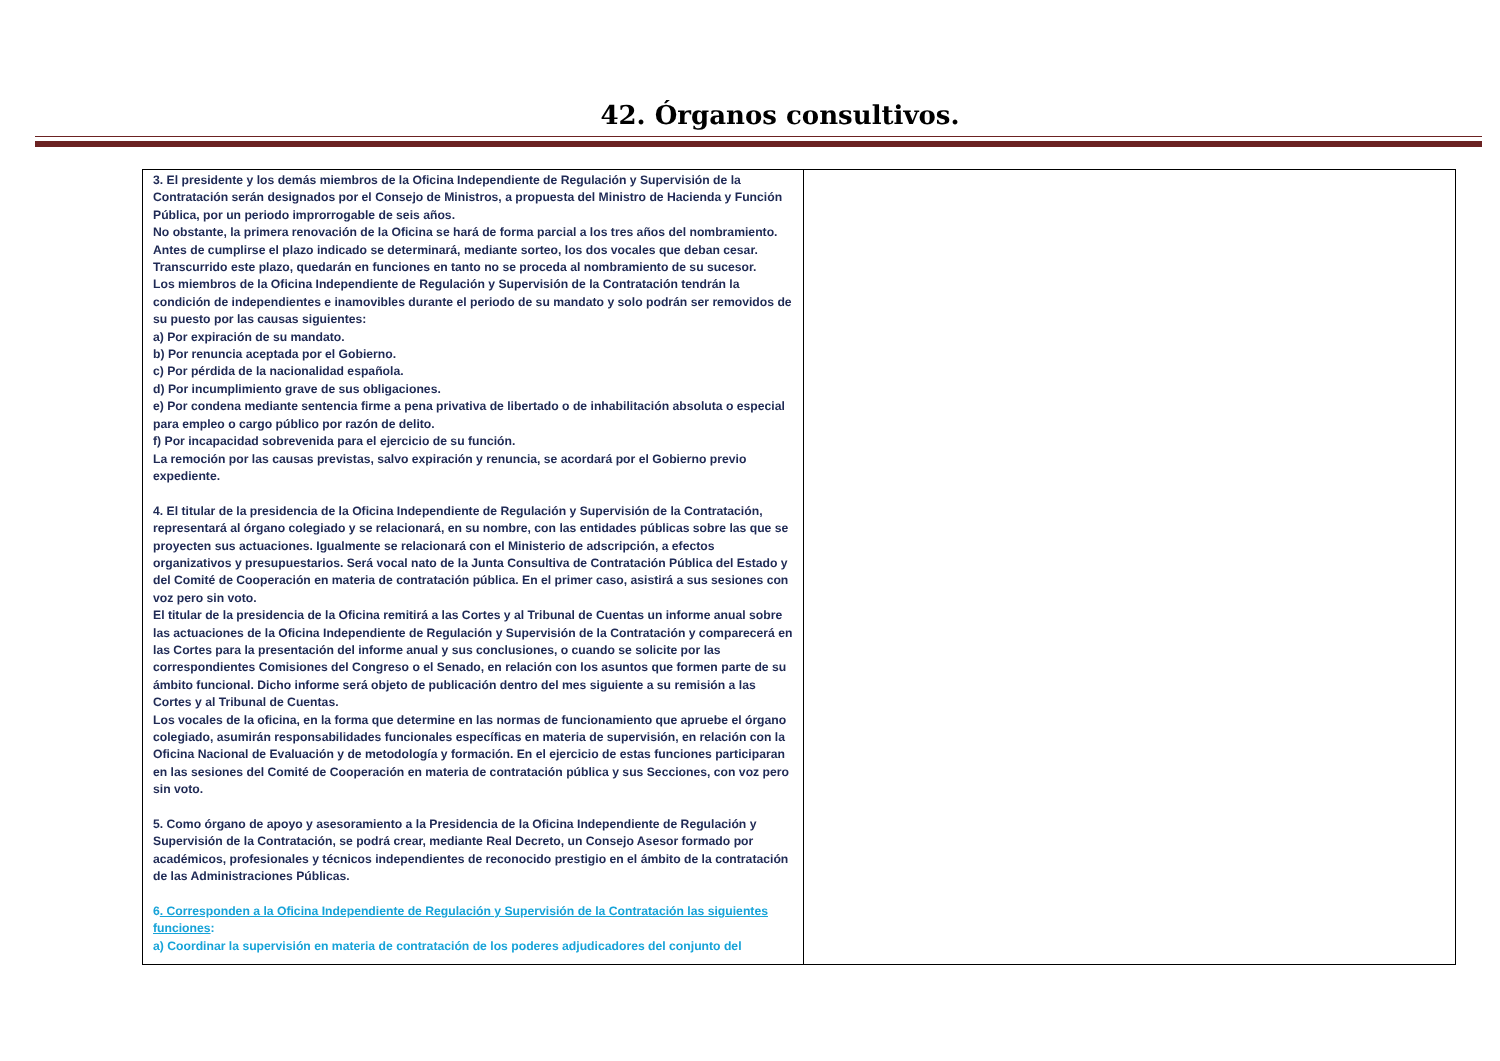42. Órganos consultivos.
| 3. El presidente y los demás miembros de la Oficina Independiente de Regulación y Supervisión de la Contratación serán designados por el Consejo de Ministros, a propuesta del Ministro de Hacienda y Función Pública, por un periodo improrrogable de seis años. No obstante, la primera renovación de la Oficina se hará de forma parcial a los tres años del nombramiento. Antes de cumplirse el plazo indicado se determinará, mediante sorteo, los dos vocales que deban cesar. Transcurrido este plazo, quedarán en funciones en tanto no se proceda al nombramiento de su sucesor. Los miembros de la Oficina Independiente de Regulación y Supervisión de la Contratación tendrán la condición de independientes e inamovibles durante el periodo de su mandato y solo podrán ser removidos de su puesto por las causas siguientes: a) Por expiración de su mandato. b) Por renuncia aceptada por el Gobierno. c) Por pérdida de la nacionalidad española. d) Por incumplimiento grave de sus obligaciones. e) Por condena mediante sentencia firme a pena privativa de libertado o de inhabilitación absoluta o especial para empleo o cargo público por razón de delito. f) Por incapacidad sobrevenida para el ejercicio de su función. La remoción por las causas previstas, salvo expiración y renuncia, se acordará por el Gobierno previo expediente. 4. El titular de la presidencia de la Oficina Independiente de Regulación y Supervisión de la Contratación, representará al órgano colegiado y se relacionará, en su nombre, con las entidades públicas sobre las que se proyecten sus actuaciones. Igualmente se relacionará con el Ministerio de adscripción, a efectos organizativos y presupuestarios. Será vocal nato de la Junta Consultiva de Contratación Pública del Estado y del Comité de Cooperación en materia de contratación pública. En el primer caso, asistirá a sus sesiones con voz pero sin voto. El titular de la presidencia de la Oficina remitirá a las Cortes y al Tribunal de Cuentas un informe anual sobre las actuaciones de la Oficina Independiente de Regulación y Supervisión de la Contratación y comparecerá en las Cortes para la presentación del informe anual y sus conclusiones, o cuando se solicite por las correspondientes Comisiones del Congreso o el Senado, en relación con los asuntos que formen parte de su ámbito funcional. Dicho informe será objeto de publicación dentro del mes siguiente a su remisión a las Cortes y al Tribunal de Cuentas. Los vocales de la oficina, en la forma que determine en las normas de funcionamiento que apruebe el órgano colegiado, asumirán responsabilidades funcionales específicas en materia de supervisión, en relación con la Oficina Nacional de Evaluación y de metodología y formación. En el ejercicio de estas funciones participaran en las sesiones del Comité de Cooperación en materia de contratación pública y sus Secciones, con voz pero sin voto. 5. Como órgano de apoyo y asesoramiento a la Presidencia de la Oficina Independiente de Regulación y Supervisión de la Contratación, se podrá crear, mediante Real Decreto, un Consejo Asesor formado por académicos, profesionales y técnicos independientes de reconocido prestigio en el ámbito de la contratación de las Administraciones Públicas. 6 . Corresponden a la Oficina Independiente de Regulación y Supervisión de la Contratación las siguientes funciones : a) Coordinar la supervisión en materia de contratación de los poderes adjudicadores del conjunto del | |